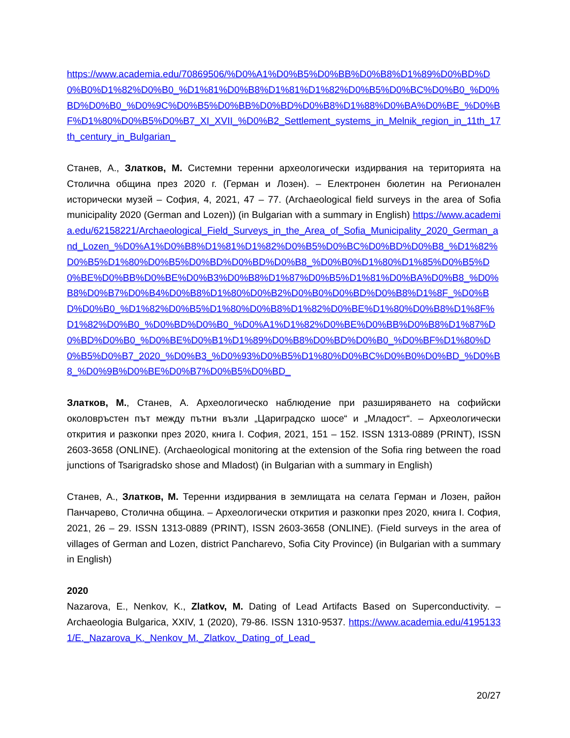https://www.academia.edu/70869506/%D0%A1%D0%B5%D0%BB%D0%B8%D1%89%D0%BD%D0%B0%D1%82%D0%B0_%D1%81%D0%B8%D1%81%D1%82%D0%B5%D0%BC%D0%B0_%D0%BD%D0%B0_%D0%9C%D0%B5%D0%BB%D0%BD%D0%B8%D1%88%D0%BA%D0%BE_%D0%BF%D1%80%D0%B5%D0%B7_XI_XVII_%D0%B2_Settlement_systems_in_Melnik_region_in_11th_17th_century_in_Bulgarian_
Станев, А., Златков, М. Системни теренни археологически издирвания на територията на Столична община през 2020 г. (Герман и Лозен). – Електронен бюлетин на Регионален исторически музей – София, 4, 2021, 47 – 77. (Archaeological field surveys in the area of Sofia municipality 2020 (German and Lozen)) (in Bulgarian with a summary in English) https://www.academia.edu/62158221/Archaeological_Field_Surveys_in_the_Area_of_Sofia_Municipality_2020_German_and_Lozen_%D0%A1%D0%B8%D1%81%D1%82%D0%B5%D0%BC%D0%BD%D0%B8_%D1%82%D0%B5%D1%80%D0%B5%D0%BD%D0%BD%D0%B8_%D0%B0%D1%80%D1%85%D0%B5%D0%BE%D0%BB%D0%BE%D0%B3%D0%B8%D1%87%D0%B5%D1%81%D0%BA%D0%B8_%D0%B8%D0%B7%D0%B4%D0%B8%D1%80%D0%B2%D0%B0%D0%BD%D0%B8%D1%8F_%D0%BD%D0%B0_%D1%82%D0%B5%D1%80%D0%B8%D1%82%D0%BE%D1%80%D0%B8%D1%8F%D1%82%D0%B0_%D0%BD%D0%B0_%D0%A1%D1%82%D0%BE%D0%BB%D0%B8%D1%87%D0%BD%D0%B0_%D0%BE%D0%B1%D1%89%D0%B8%D0%BD%D0%B0_%D0%BF%D1%80%D0%B5%D0%B7_2020_%D0%B3_%D0%93%D0%B5%D1%80%D0%BC%D0%B0%D0%BD_%D0%B8_%D0%9B%D0%BE%D0%B7%D0%B5%D0%BD_
Златков, М., Станев, А. Археологическо наблюдение при разширяването на софийски околовръстен път между пътни възли „Цариградско шосе“ и „Младост“. – Археологически открития и разкопки през 2020, книга I. София, 2021, 151 – 152. ISSN 1313-0889 (PRINT), ISSN 2603-3658 (ONLINE). (Archaeological monitoring at the extension of the Sofia ring between the road junctions of Tsarigradsko shose and Mladost) (in Bulgarian with a summary in English)
Станев, А., Златков, М. Теренни издирвания в землищата на селата Герман и Лозен, район Панчарево, Столична община. – Археологически открития и разкопки през 2020, книга I. София, 2021, 26 – 29. ISSN 1313-0889 (PRINT), ISSN 2603-3658 (ONLINE). (Field surveys in the area of villages of German and Lozen, district Pancharevo, Sofia City Province) (in Bulgarian with a summary in English)
2020
Nazarova, E., Nenkov, K., Zlatkov, M. Dating of Lead Artifacts Based on Superconductivity. – Archaeologia Bulgarica, XXIV, 1 (2020), 79-86. ISSN 1310-9537. https://www.academia.edu/41951331/E._Nazarova_K._Nenkov_M._Zlatkov._Dating_of_Lead_
20/27